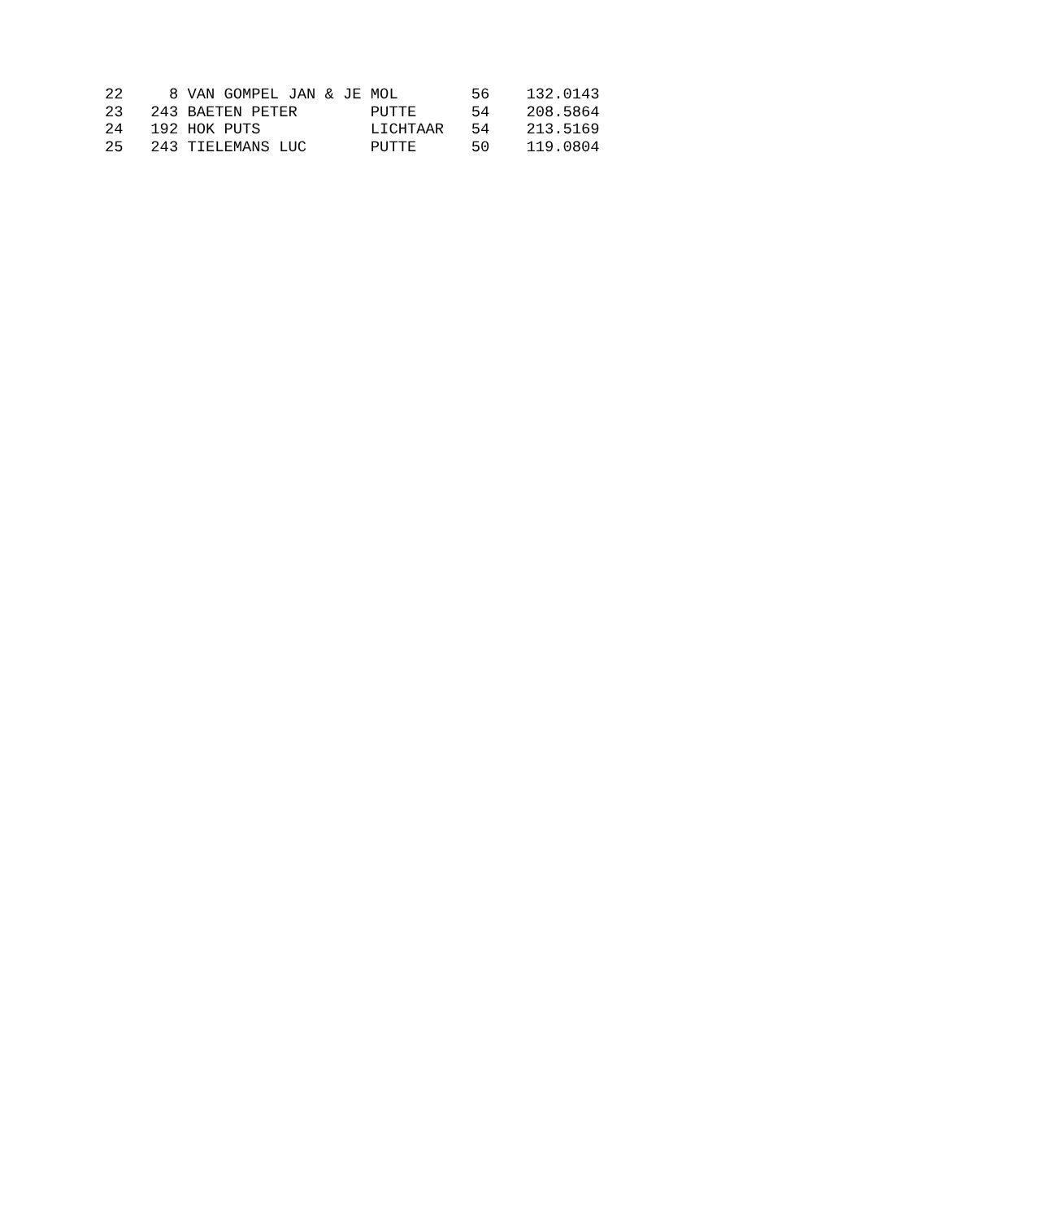22     8 VAN GOMPEL JAN & JE MOL        56    132.0143
23   243 BAETEN PETER        PUTTE      54    208.5864
24   192 HOK PUTS            LICHTAAR   54    213.5169
25   243 TIELEMANS LUC       PUTTE      50    119.0804